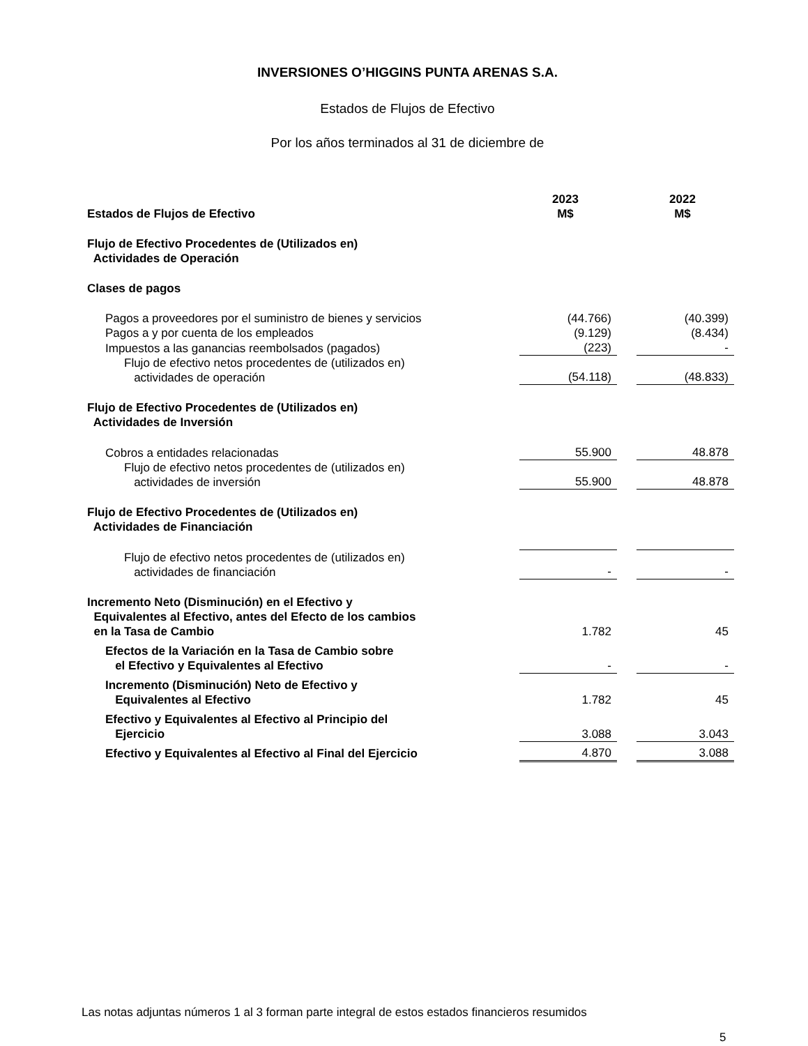INVERSIONES O’HIGGINS PUNTA ARENAS S.A.
Estados de Flujos de Efectivo
Por los años terminados al 31 de diciembre de
| Estados de Flujos de Efectivo | 2023 M$ | | 2022 M$ |
| --- | --- | --- | --- |
| Flujo de Efectivo Procedentes de (Utilizados en) Actividades de Operación | | | |
| Clases de pagos | | | |
| Pagos a proveedores por el suministro de bienes y servicios | (44.766) | | (40.399) |
| Pagos a y por cuenta de los empleados | (9.129) | | (8.434) |
| Impuestos a las ganancias reembolsados (pagados) | (223) | | - |
| Flujo de efectivo netos procedentes de (utilizados en) actividades de operación | (54.118) | | (48.833) |
| Flujo de Efectivo Procedentes de (Utilizados en) Actividades de Inversión | | | |
| Cobros a entidades relacionadas | 55.900 | | 48.878 |
| Flujo de efectivo netos procedentes de (utilizados en) actividades de inversión | 55.900 | | 48.878 |
| Flujo de Efectivo Procedentes de (Utilizados en) Actividades de Financiación | | | |
| Flujo de efectivo netos procedentes de (utilizados en) actividades de financiación | - | | - |
| Incremento Neto (Disminución) en el Efectivo y Equivalentes al Efectivo, antes del Efecto de los cambios en la Tasa de Cambio | 1.782 | | 45 |
| Efectos de la Variación en la Tasa de Cambio sobre el Efectivo y Equivalentes al Efectivo | - | | - |
| Incremento (Disminución) Neto de Efectivo y Equivalentes al Efectivo | 1.782 | | 45 |
| Efectivo y Equivalentes al Efectivo al Principio del Ejercicio | 3.088 | | 3.043 |
| Efectivo y Equivalentes al Efectivo al Final del Ejercicio | 4.870 | | 3.088 |
Las notas adjuntas números 1 al 3 forman parte integral de estos estados financieros resumidos
5